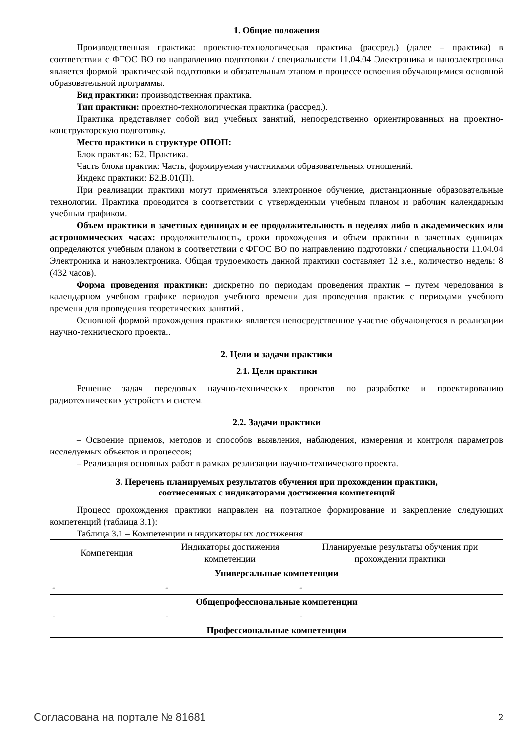1. Общие положения
Производственная практика: проектно-технологическая практика (рассред.) (далее – практика) в соответствии с ФГОС ВО по направлению подготовки / специальности 11.04.04 Электроника и наноэлектроника является формой практической подготовки и обязательным этапом в процессе освоения обучающимися основной образовательной программы.
Вид практики: производственная практика.
Тип практики: проектно-технологическая практика (рассред.).
Практика представляет собой вид учебных занятий, непосредственно ориентированных на проектно-конструкторскую подготовку.
Место практики в структуре ОПОП:
Блок практик: Б2. Практика.
Часть блока практик: Часть, формируемая участниками образовательных отношений.
Индекс практики: Б2.В.01(П).
При реализации практики могут применяться электронное обучение, дистанционные образовательные технологии. Практика проводится в соответствии с утвержденным учебным планом и рабочим календарным учебным графиком.
Объем практики в зачетных единицах и ее продолжительность в неделях либо в академических или астрономических часах: продолжительность, сроки прохождения и объем практики в зачетных единицах определяются учебным планом в соответствии с ФГОС ВО по направлению подготовки / специальности 11.04.04 Электроника и наноэлектроника. Общая трудоемкость данной практики составляет 12 з.е., количество недель: 8 (432 часов).
Форма проведения практики: дискретно по периодам проведения практик – путем чередования в календарном учебном графике периодов учебного времени для проведения практик с периодами учебного времени для проведения теоретических занятий .
Основной формой прохождения практики является непосредственное участие обучающегося в реализации научно-технического проекта..
2. Цели и задачи практики
2.1. Цели практики
Решение задач передовых научно-технических проектов по разработке и проектированию радиотехнических устройств и систем.
2.2. Задачи практики
– Освоение приемов, методов и способов выявления, наблюдения, измерения и контроля параметров исследуемых объектов и процессов;
– Реализация основных работ в рамках реализации научно-технического проекта.
3. Перечень планируемых результатов обучения при прохождении практики,
соотнесенных с индикаторами достижения компетенций
Процесс прохождения практики направлен на поэтапное формирование и закрепление следующих компетенций (таблица 3.1):
Таблица 3.1 – Компетенции и индикаторы их достижения
| Компетенция | Индикаторы достижения компетенции | Планируемые результаты обучения при прохождении практики |
| --- | --- | --- |
| Универсальные компетенции | | |
| - | - | - |
| Общепрофессиональные компетенции | | |
| - | - | - |
| Профессиональные компетенции | | |
Согласована на портале № 81681 2